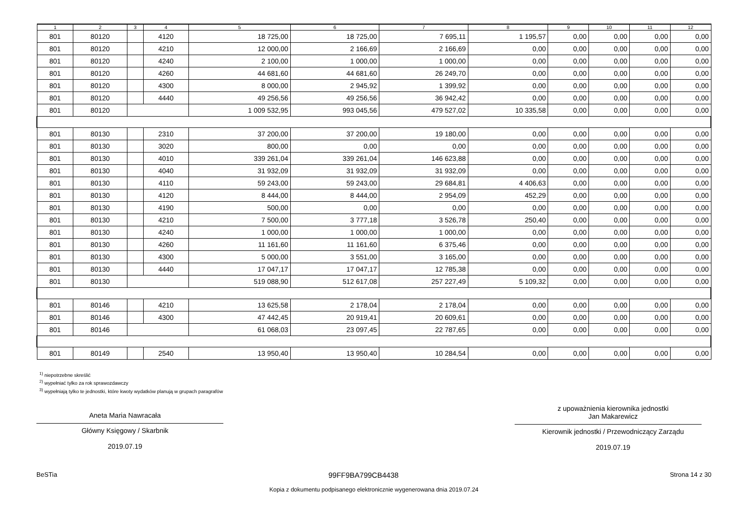| 1 | 2 | 3 | 4 | 5 | 6 | 7 | 8 | 9 | 10 | 11 | 12 |
| --- | --- | --- | --- | --- | --- | --- | --- | --- | --- | --- | --- |
| 801 | 80120 | | 4120 | 18 725,00 | 18 725,00 | 7 695,11 | 1 195,57 | 0,00 | 0,00 | 0,00 | 0,00 |
| 801 | 80120 | | 4210 | 12 000,00 | 2 166,69 | 2 166,69 | 0,00 | 0,00 | 0,00 | 0,00 | 0,00 |
| 801 | 80120 | | 4240 | 2 100,00 | 1 000,00 | 1 000,00 | 0,00 | 0,00 | 0,00 | 0,00 | 0,00 |
| 801 | 80120 | | 4260 | 44 681,60 | 44 681,60 | 26 249,70 | 0,00 | 0,00 | 0,00 | 0,00 | 0,00 |
| 801 | 80120 | | 4300 | 8 000,00 | 2 945,92 | 1 399,92 | 0,00 | 0,00 | 0,00 | 0,00 | 0,00 |
| 801 | 80120 | | 4440 | 49 256,56 | 49 256,56 | 36 942,42 | 0,00 | 0,00 | 0,00 | 0,00 | 0,00 |
| 801 | 80120 | | | 1 009 532,95 | 993 045,56 | 479 527,02 | 10 335,58 | 0,00 | 0,00 | 0,00 | 0,00 |
| 801 | 80130 | | 2310 | 37 200,00 | 37 200,00 | 19 180,00 | 0,00 | 0,00 | 0,00 | 0,00 | 0,00 |
| 801 | 80130 | | 3020 | 800,00 | 0,00 | 0,00 | 0,00 | 0,00 | 0,00 | 0,00 | 0,00 |
| 801 | 80130 | | 4010 | 339 261,04 | 339 261,04 | 146 623,88 | 0,00 | 0,00 | 0,00 | 0,00 | 0,00 |
| 801 | 80130 | | 4040 | 31 932,09 | 31 932,09 | 31 932,09 | 0,00 | 0,00 | 0,00 | 0,00 | 0,00 |
| 801 | 80130 | | 4110 | 59 243,00 | 59 243,00 | 29 684,81 | 4 406,63 | 0,00 | 0,00 | 0,00 | 0,00 |
| 801 | 80130 | | 4120 | 8 444,00 | 8 444,00 | 2 954,09 | 452,29 | 0,00 | 0,00 | 0,00 | 0,00 |
| 801 | 80130 | | 4190 | 500,00 | 0,00 | 0,00 | 0,00 | 0,00 | 0,00 | 0,00 | 0,00 |
| 801 | 80130 | | 4210 | 7 500,00 | 3 777,18 | 3 526,78 | 250,40 | 0,00 | 0,00 | 0,00 | 0,00 |
| 801 | 80130 | | 4240 | 1 000,00 | 1 000,00 | 1 000,00 | 0,00 | 0,00 | 0,00 | 0,00 | 0,00 |
| 801 | 80130 | | 4260 | 11 161,60 | 11 161,60 | 6 375,46 | 0,00 | 0,00 | 0,00 | 0,00 | 0,00 |
| 801 | 80130 | | 4300 | 5 000,00 | 3 551,00 | 3 165,00 | 0,00 | 0,00 | 0,00 | 0,00 | 0,00 |
| 801 | 80130 | | 4440 | 17 047,17 | 17 047,17 | 12 785,38 | 0,00 | 0,00 | 0,00 | 0,00 | 0,00 |
| 801 | 80130 | | | 519 088,90 | 512 617,08 | 257 227,49 | 5 109,32 | 0,00 | 0,00 | 0,00 | 0,00 |
| 801 | 80146 | | 4210 | 13 625,58 | 2 178,04 | 2 178,04 | 0,00 | 0,00 | 0,00 | 0,00 | 0,00 |
| 801 | 80146 | | 4300 | 47 442,45 | 20 919,41 | 20 609,61 | 0,00 | 0,00 | 0,00 | 0,00 | 0,00 |
| 801 | 80146 | | | 61 068,03 | 23 097,45 | 22 787,65 | 0,00 | 0,00 | 0,00 | 0,00 | 0,00 |
| 801 | 80149 | | 2540 | 13 950,40 | 13 950,40 | 10 284,54 | 0,00 | 0,00 | 0,00 | 0,00 | 0,00 |
<sup>1)</sup> niepotrzebne skreślić
<sup>2)</sup> wypełniać tylko za rok sprawozdawczy
<sup>3)</sup> wypełniają tylko te jednostki, które kwoty wydatków planują w grupach paragrafów
Aneta Maria Nawracała
Główny Księgowy / Skarbnik
2019.07.19
z upoważnienia kierownika jednostki
Jan Makarewicz
Kierownik jednostki / Przewodniczący Zarządu
2019.07.19
BeSTia 99FF9BA799CB4438 Strona 14 z 30
Kopia z dokumentu podpisanego elektronicznie wygenerowana dnia 2019.07.24